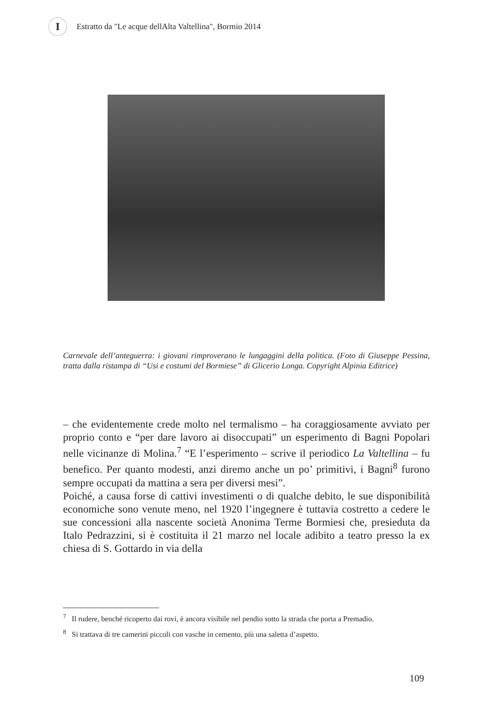I
Estratto da "Le acque dellAlta Valtellina", Bormio 2014
Carnevale dell’anteguerra: i giovani rimproverano le lungaggini della politica. (Foto di Giuseppe Pessina, tratta dalla ristampa di “Usi e costumi del Bormiese” di Glicerio Longa. Copyright Alpinia Editrice)
– che evidentemente crede molto nel termalismo – ha coraggiosamente avviato per proprio conto e “per dare lavoro ai disoccupati” un esperimento di Bagni Popolari nelle vicinanze di Molina.<sup>7</sup> “E l’esperimento – scrive il periodico La Valtellina – fu benefico. Per quanto modesti, anzi diremo anche un po’ primitivi, i Bagni<sup>8</sup> furono sempre occupati da mattina a sera per diversi mesi”.
Poiché, a causa forse di cattivi investimenti o di qualche debito, le sue disponibilità economiche sono venute meno, nel 1920 l’ingegnere è tuttavia costretto a cedere le sue concessioni alla nascente società Anonima Terme Bormiesi che, presieduta da Italo Pedrazzini, si è costituita il 21 marzo nel locale adibito a teatro presso la ex chiesa di S. Gottardo in via della
<sup>7</sup> Il rudere, benché ricoperto dai rovi, è ancora visibile nel pendio sotto la strada che porta a Premadio.
<sup>8</sup> Si trattava di tre camerini piccoli con vasche in cemento, più una saletta d’aspetto.
109